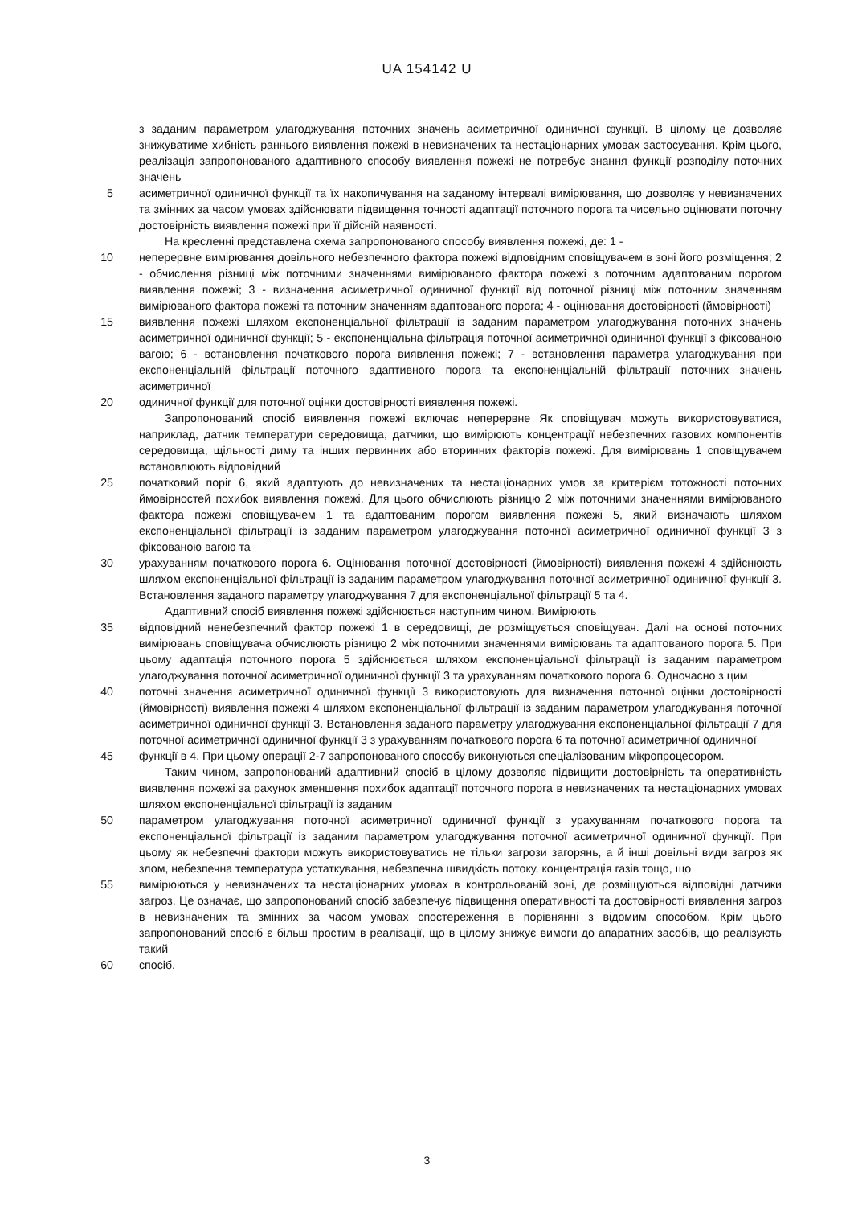UA 154142 U
з заданим параметром улагоджування поточних значень асиметричної одиничної функції. В цілому це дозволяє знижуватиме хибність раннього виявлення пожежі в невизначених та нестаціонарних умовах застосування. Крім цього, реалізація запропонованого адаптивного способу виявлення пожежі не потребує знання функції розподілу поточних значень
5 асиметричної одиничної функції та їх накопичування на заданому інтервалі вимірювання, що дозволяє у невизначених та змінних за часом умовах здійснювати підвищення точності адаптації поточного порога та чисельно оцінювати поточну достовірність виявлення пожежі при її дійсній наявності.
На кресленні представлена схема запропонованого способу виявлення пожежі, де: 1 -
10 неперервне вимірювання довільного небезпечного фактора пожежі відповідним сповіщувачем в зоні його розміщення; 2 - обчислення різниці між поточними значеннями вимірюваного фактора пожежі з поточним адаптованим порогом виявлення пожежі; 3 - визначення асиметричної одиничної функції від поточної різниці між поточним значенням вимірюваного фактора пожежі та поточним значенням адаптованого порога; 4 - оцінювання достовірності (ймовірності)
15 виявлення пожежі шляхом експоненціальної фільтрації із заданим параметром улагоджування поточних значень асиметричної одиничної функції; 5 - експоненціальна фільтрація поточної асиметричної одиничної функції з фіксованою вагою; 6 - встановлення початкового порога виявлення пожежі; 7 - встановлення параметра улагоджування при експоненціальній фільтрації поточного адаптивного порога та експоненціальній фільтрації поточних значень асиметричної
20 одиничної функції для поточної оцінки достовірності виявлення пожежі.
Запропонований спосіб виявлення пожежі включає неперервне Як сповіщувач можуть використовуватися, наприклад, датчик температури середовища, датчики, що вимірюють концентрації небезпечних газових компонентів середовища, щільності диму та інших первинних або вторинних факторів пожежі. Для вимірювань 1 сповіщувачем встановлюють відповідний
25 початковий поріг 6, який адаптують до невизначених та нестаціонарних умов за критерієм тотожності поточних ймовірностей похибок виявлення пожежі. Для цього обчислюють різницю 2 між поточними значеннями вимірюваного фактора пожежі сповіщувачем 1 та адаптованим порогом виявлення пожежі 5, який визначають шляхом експоненціальної фільтрації із заданим параметром улагоджування поточної асиметричної одиничної функції 3 з фіксованою вагою та
30 урахуванням початкового порога 6. Оцінювання поточної достовірності (ймовірності) виявлення пожежі 4 здійснюють шляхом експоненціальної фільтрації із заданим параметром улагоджування поточної асиметричної одиничної функції 3. Встановлення заданого параметру улагоджування 7 для експоненціальної фільтрації 5 та 4.
Адаптивний спосіб виявлення пожежі здійснюється наступним чином. Вимірюють
35 відповідний ненебезпечний фактор пожежі 1 в середовищі, де розміщується сповіщувач. Далі на основі поточних вимірювань сповіщувача обчислюють різницю 2 між поточними значеннями вимірювань та адаптованого порога 5. При цьому адаптація поточного порога 5 здійснюється шляхом експоненціальної фільтрації із заданим параметром улагоджування поточної асиметричної одиничної функції 3 та урахуванням початкового порога 6. Одночасно з цим
40 поточні значення асиметричної одиничної функції 3 використовують для визначення поточної оцінки достовірності (ймовірності) виявлення пожежі 4 шляхом експоненціальної фільтрації із заданим параметром улагоджування поточної асиметричної одиничної функції 3. Встановлення заданого параметру улагоджування експоненціальної фільтрації 7 для поточної асиметричної одиничної функції 3 з урахуванням початкового порога 6 та поточної асиметричної одиничної
45 функції в 4. При цьому операції 2-7 запропонованого способу виконуються спеціалізованим мікропроцесором.
Таким чином, запропонований адаптивний спосіб в цілому дозволяє підвищити достовірність та оперативність виявлення пожежі за рахунок зменшення похибок адаптації поточного порога в невизначених та нестаціонарних умовах шляхом експоненціальної фільтрації із заданим
50 параметром улагоджування поточної асиметричної одиничної функції з урахуванням початкового порога та експоненціальної фільтрації із заданим параметром улагоджування поточної асиметричної одиничної функції. При цьому як небезпечні фактори можуть використовуватись не тільки загрози загорянь, а й інші довільні види загроз як злом, небезпечна температура устаткування, небезпечна швидкість потоку, концентрація газів тощо, що
55 вимірюються у невизначених та нестаціонарних умовах в контрольованій зоні, де розміщуються відповідні датчики загроз. Це означає, що запропонований спосіб забезпечує підвищення оперативності та достовірності виявлення загроз в невизначених та змінних за часом умовах спостереження в порівнянні з відомим способом. Крім цього запропонований спосіб є більш простим в реалізації, що в цілому знижує вимоги до апаратних засобів, що реалізують такий
60 спосіб.
3